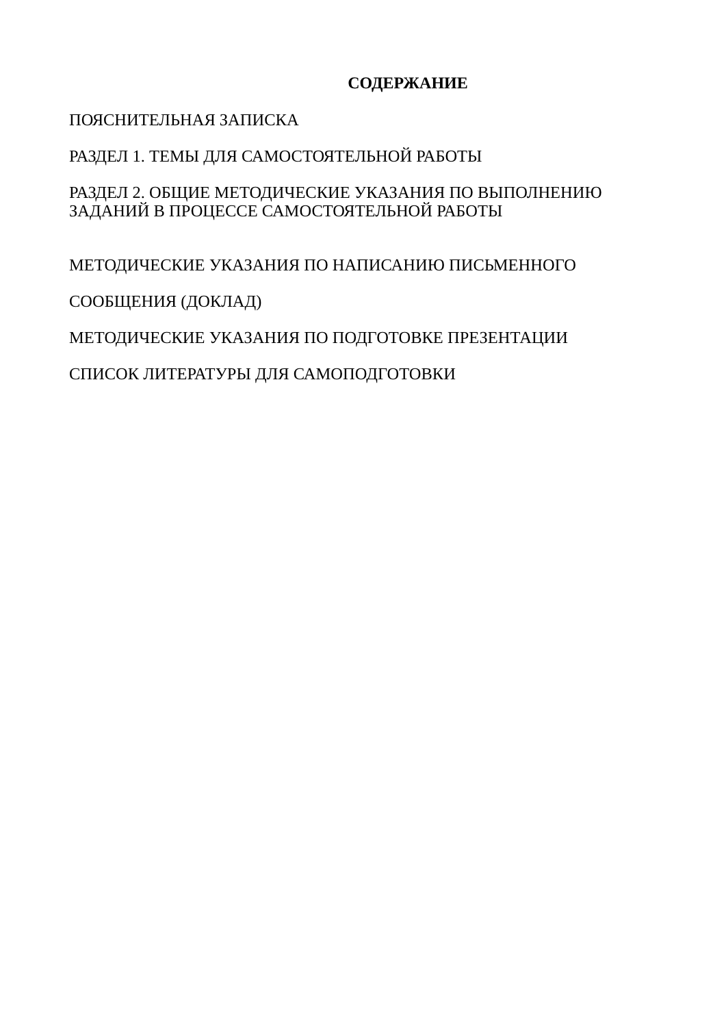СОДЕРЖАНИЕ
ПОЯСНИТЕЛЬНАЯ ЗАПИСКА
РАЗДЕЛ 1. ТЕМЫ ДЛЯ САМОСТОЯТЕЛЬНОЙ РАБОТЫ
РАЗДЕЛ 2. ОБЩИЕ МЕТОДИЧЕСКИЕ УКАЗАНИЯ ПО ВЫПОЛНЕНИЮ
ЗАДАНИЙ В ПРОЦЕССЕ САМОСТОЯТЕЛЬНОЙ РАБОТЫ
МЕТОДИЧЕСКИЕ УКАЗАНИЯ ПО НАПИСАНИЮ ПИСЬМЕННОГО
СООБЩЕНИЯ (ДОКЛАД)
МЕТОДИЧЕСКИЕ УКАЗАНИЯ ПО ПОДГОТОВКЕ ПРЕЗЕНТАЦИИ
СПИСОК ЛИТЕРАТУРЫ ДЛЯ САМОПОДГОТОВКИ